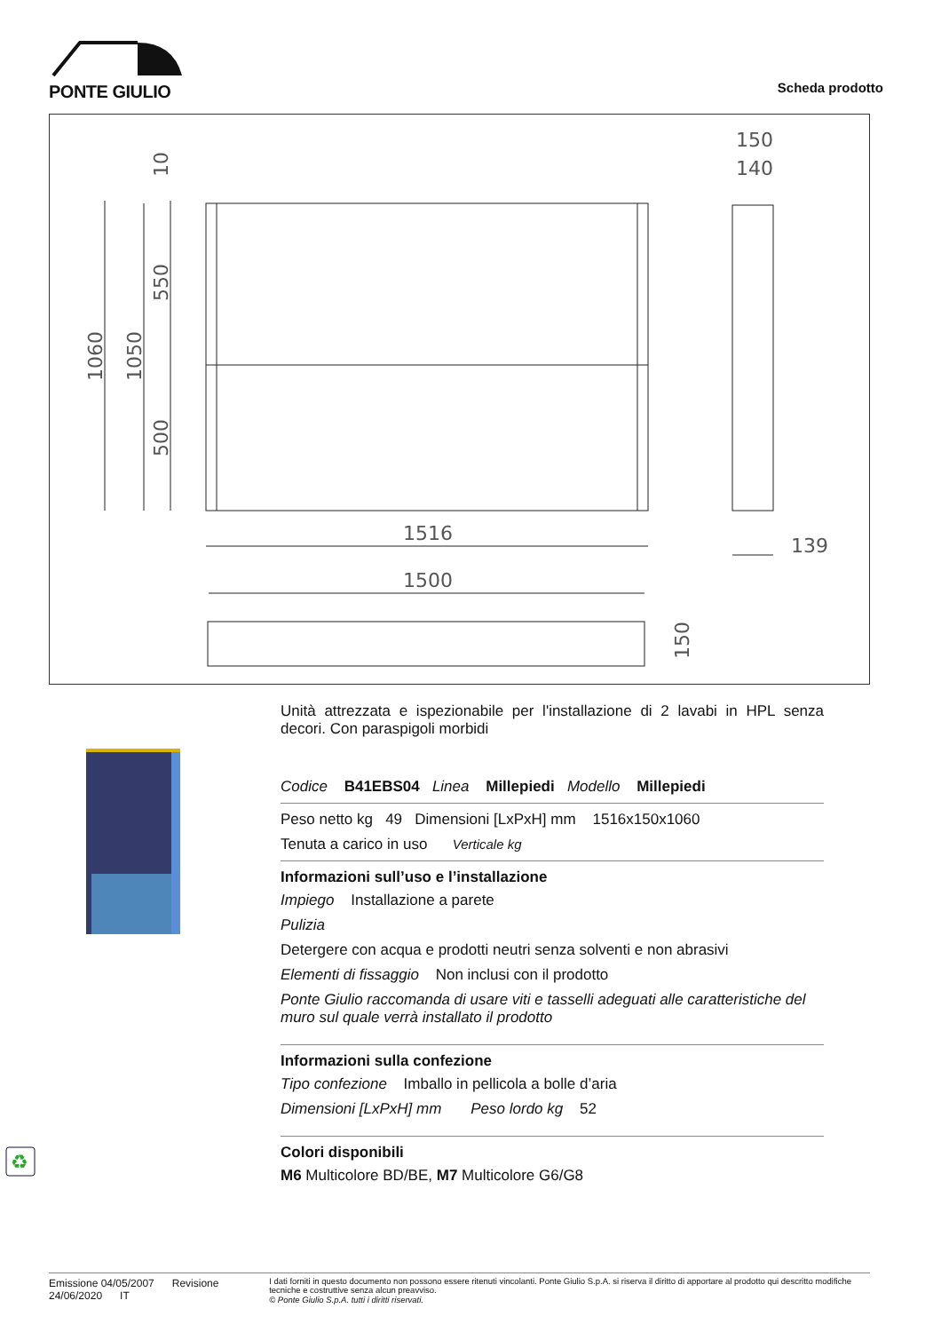PONTE GIULIO
Scheda prodotto
1516
1500
139
150
140
1060
1050
550
500
10
150
♻
Unità attrezzata e ispezionabile per l'installazione di 2 lavabi in HPL senza decori. Con paraspigoli morbidi
Codice B41EBS04 Linea Millepiedi Modello Millepiedi
Peso netto kg 49 Dimensioni [LxPxH] mm 1516x150x1060
Tenuta a carico in uso Verticale kg
Informazioni sull’uso e l’installazione
Impiego Installazione a parete
Pulizia
Detergere con acqua e prodotti neutri senza solventi e non abrasivi
Elementi di fissaggio Non inclusi con il prodotto
Ponte Giulio raccomanda di usare viti e tasselli adeguati alle caratteristiche del muro sul quale verrà installato il prodotto
Informazioni sulla confezione
Tipo confezione Imballo in pellicola a bolle d’aria
Dimensioni [LxPxH] mm Peso lordo kg 52
Colori disponibili
M6 Multicolore BD/BE, M7 Multicolore G6/G8
Emissione 04/05/2007 Revisione 24/06/2020 IT
I dati forniti in questo documento non possono essere ritenuti vincolanti. Ponte Giulio S.p.A. si riserva il diritto di apportare al prodotto qui descritto modifiche tecniche e costruttive senza alcun preavviso.
© Ponte Giulio S.p.A. tutti i diritti riservati.